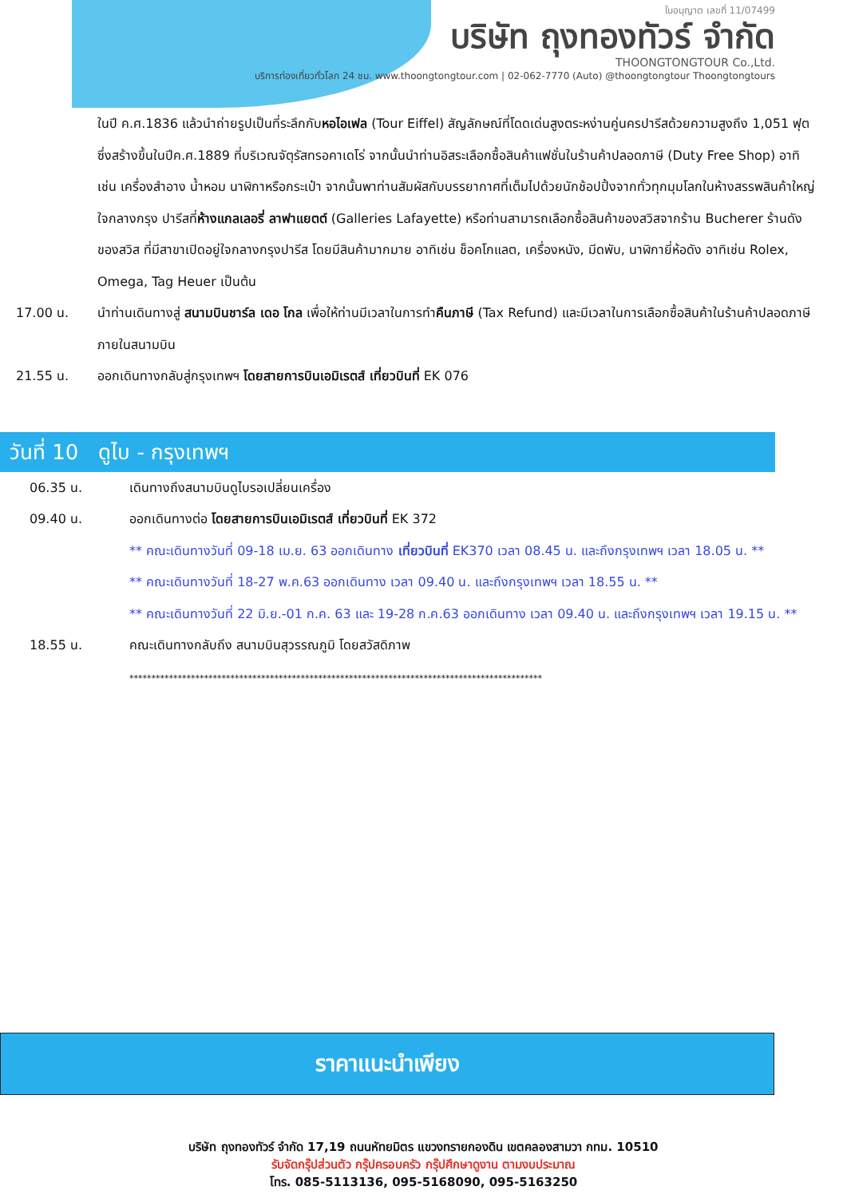ใบอนุญาต เลขที่ 11/07499
บริษัท ถุงทองทัวร์ จำกัด
THOONGTONGTOUR Co.,Ltd.
บริการท่องเที่ยวทั่วโลก 24 ชม. www.thoongtongtour.com | 02-062-7770 (Auto) @thoongtongtour Thoongtongtours
ในปี ค.ศ.1836 แล้วนำถ่ายรูปเป็นที่ระลึกกับหอไอเฟล (Tour Eiffel) สัญลักษณ์ที่โดดเด่นสูงตระหง่านคู่นครปารีสด้วยความสูงถึง 1,051 ฟุต ซึ่งสร้างขึ้นในปีค.ศ.1889 ที่บริเวณจัตุรัสทรอคาเดโร่ จากนั้นนำท่านอิสระเลือกซื้อสินค้าแฟชั่นในร้านค้าปลอดภาษี (Duty Free Shop) อาทิ เช่น เครื่องสำอาง น้ำหอม นาฬิกาหรือกระเป๋า จากนั้นพาท่านสัมผัสกับบรรยากาศที่เต็มไปด้วยนักช้อปปิ้งจากทั่วทุกมุมโลกในห้างสรรพสินค้าใหญ่ใจกลางกรุง ปารีสที่ห้างแกลเลอรี่ ลาฟาแยตต์ (Galleries Lafayette) หรือท่านสามารถเลือกซื้อสินค้าของสวิสจากร้าน Bucherer ร้านดังของสวิส ที่มีสาขาเปิดอยู่ใจกลางกรุงปารีส โดยมีสินค้ามากมาย อาทิเช่น ช็อคโกแลต, เครื่องหนัง, มีดพับ, นาฬิกายี่ห้อดัง อาทิเช่น Rolex, Omega, Tag Heuer เป็นต้น
17.00 น. นำท่านเดินทางสู่ สนามบินชาร์ล เดอ โกล เพื่อให้ท่านมีเวลาในการทำคืนภาษี (Tax Refund) และมีเวลาในการเลือกซื้อสินค้าในร้านค้าปลอดภาษีภายในสนามบิน
21.55 น. ออกเดินทางกลับสู่กรุงเทพฯ โดยสายการบินเอมิเรตส์ เที่ยวบินที่ EK 076
วันที่ 10 ดูไบ - กรุงเทพฯ
06.35 น. เดินทางถึงสนามบินดูไบรอเปลี่ยนเครื่อง
09.40 น. ออกเดินทางต่อ โดยสายการบินเอมิเรตส์ เที่ยวบินที่ EK 372
** คณะเดินทางวันที่ 09-18 เม.ย. 63 ออกเดินทาง เที่ยวบินที่ EK370 เวลา 08.45 น. และถึงกรุงเทพฯ เวลา 18.05 น. **
** คณะเดินทางวันที่ 18-27 พ.ค.63 ออกเดินทาง เวลา 09.40 น. และถึงกรุงเทพฯ เวลา 18.55 น. **
** คณะเดินทางวันที่ 22 มิ.ย.-01 ก.ค. 63 และ 19-28 ก.ค.63 ออกเดินทาง เวลา 09.40 น. และถึงกรุงเทพฯ เวลา 19.15 น. **
18.55 น. คณะเดินทางกลับถึง สนามบินสุวรรณภูมิ โดยสวัสดิภาพ
**********************************************************************************************
ราคาแนะนำเพียง
บริษัท ถุงทองทัวร์ จำกัด 17,19 ถนนหัทยมิตร แขวงทรายกองดิน เขตคลองสามวา กทม. 10510
รับจัดกรุ๊ปส่วนตัว กรุ๊ปครอบครัว กรุ๊ปศึกษาดูงาน ตามงบประมาณ
โทร. 085-5113136, 095-5168090, 095-5163250